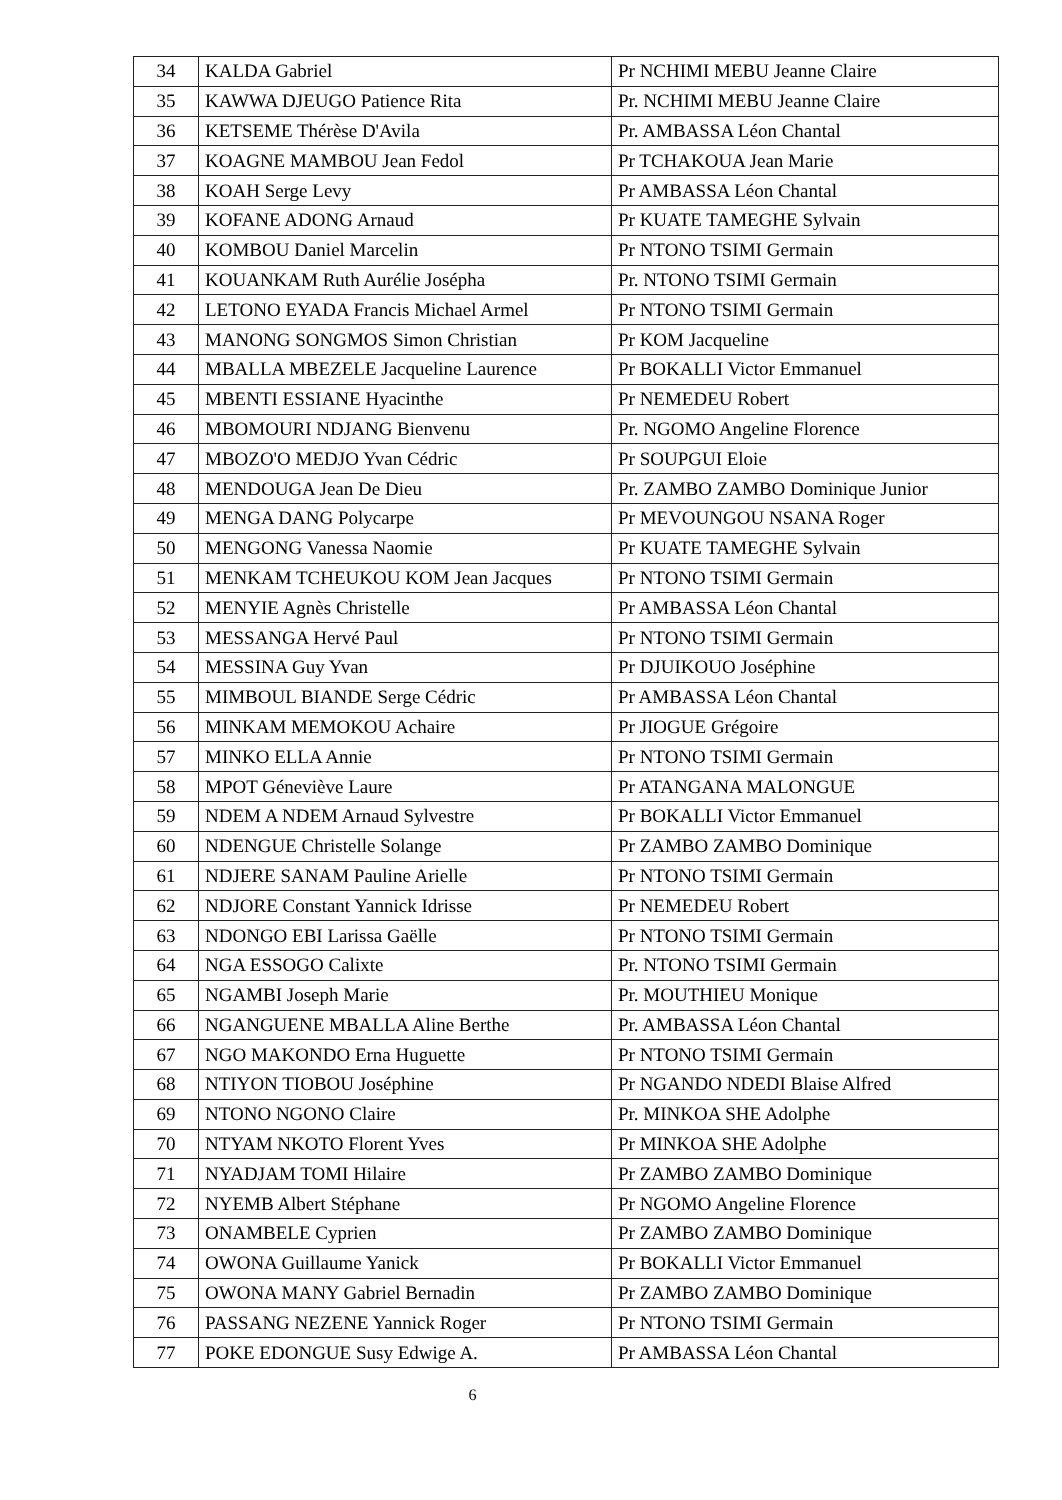| 34 | KALDA Gabriel | Pr NCHIMI MEBU Jeanne Claire |
| 35 | KAWWA DJEUGO Patience Rita | Pr. NCHIMI MEBU Jeanne Claire |
| 36 | KETSEME Thérèse D'Avila | Pr. AMBASSA Léon Chantal |
| 37 | KOAGNE MAMBOU Jean Fedol | Pr TCHAKOUA Jean Marie |
| 38 | KOAH Serge Levy | Pr AMBASSA Léon Chantal |
| 39 | KOFANE ADONG Arnaud | Pr KUATE TAMEGHE Sylvain |
| 40 | KOMBOU Daniel Marcelin | Pr NTONO TSIMI Germain |
| 41 | KOUANKAM Ruth Aurélie Josépha | Pr. NTONO TSIMI Germain |
| 42 | LETONO EYADA Francis Michael Armel | Pr NTONO TSIMI Germain |
| 43 | MANONG SONGMOS Simon Christian | Pr KOM Jacqueline |
| 44 | MBALLA MBEZELE Jacqueline Laurence | Pr BOKALLI Victor Emmanuel |
| 45 | MBENTI ESSIANE Hyacinthe | Pr NEMEDEU Robert |
| 46 | MBOMOURI NDJANG Bienvenu | Pr. NGOMO Angeline Florence |
| 47 | MBOZO'O MEDJO Yvan Cédric | Pr SOUPGUI Eloie |
| 48 | MENDOUGA Jean De Dieu | Pr. ZAMBO ZAMBO Dominique Junior |
| 49 | MENGA DANG Polycarpe | Pr MEVOUNGOU NSANA Roger |
| 50 | MENGONG Vanessa Naomie | Pr KUATE TAMEGHE Sylvain |
| 51 | MENKAM TCHEUKOU KOM Jean Jacques | Pr NTONO TSIMI Germain |
| 52 | MENYIE Agnès Christelle | Pr AMBASSA Léon Chantal |
| 53 | MESSANGA Hervé Paul | Pr NTONO TSIMI Germain |
| 54 | MESSINA Guy Yvan | Pr DJUIKOUO Joséphine |
| 55 | MIMBOUL BIANDE Serge Cédric | Pr AMBASSA Léon Chantal |
| 56 | MINKAM MEMOKOU Achaire | Pr JIOGUE Grégoire |
| 57 | MINKO ELLA Annie | Pr NTONO TSIMI Germain |
| 58 | MPOT Géneviève Laure | Pr ATANGANA MALONGUE |
| 59 | NDEM A NDEM Arnaud Sylvestre | Pr BOKALLI Victor Emmanuel |
| 60 | NDENGUE Christelle Solange | Pr ZAMBO ZAMBO Dominique |
| 61 | NDJERE SANAM Pauline Arielle | Pr NTONO TSIMI Germain |
| 62 | NDJORE Constant Yannick Idrisse | Pr NEMEDEU Robert |
| 63 | NDONGO EBI Larissa Gaëlle | Pr NTONO TSIMI Germain |
| 64 | NGA ESSOGO Calixte | Pr. NTONO TSIMI Germain |
| 65 | NGAMBI Joseph Marie | Pr. MOUTHIEU Monique |
| 66 | NGANGUENE MBALLA Aline Berthe | Pr. AMBASSA Léon Chantal |
| 67 | NGO MAKONDO Erna Huguette | Pr NTONO TSIMI Germain |
| 68 | NTIYON TIOBOU Joséphine | Pr NGANDO NDEDI Blaise Alfred |
| 69 | NTONO NGONO Claire | Pr. MINKOA SHE Adolphe |
| 70 | NTYAM NKOTO Florent Yves | Pr MINKOA SHE Adolphe |
| 71 | NYADJAM TOMI Hilaire | Pr ZAMBO ZAMBO Dominique |
| 72 | NYEMB Albert Stéphane | Pr NGOMO Angeline Florence |
| 73 | ONAMBELE Cyprien | Pr ZAMBO ZAMBO Dominique |
| 74 | OWONA Guillaume Yanick | Pr BOKALLI Victor Emmanuel |
| 75 | OWONA MANY Gabriel Bernadin | Pr ZAMBO ZAMBO Dominique |
| 76 | PASSANG NEZENE Yannick Roger | Pr NTONO TSIMI Germain |
| 77 | POKE EDONGUE Susy Edwige A. | Pr AMBASSA Léon Chantal |
6